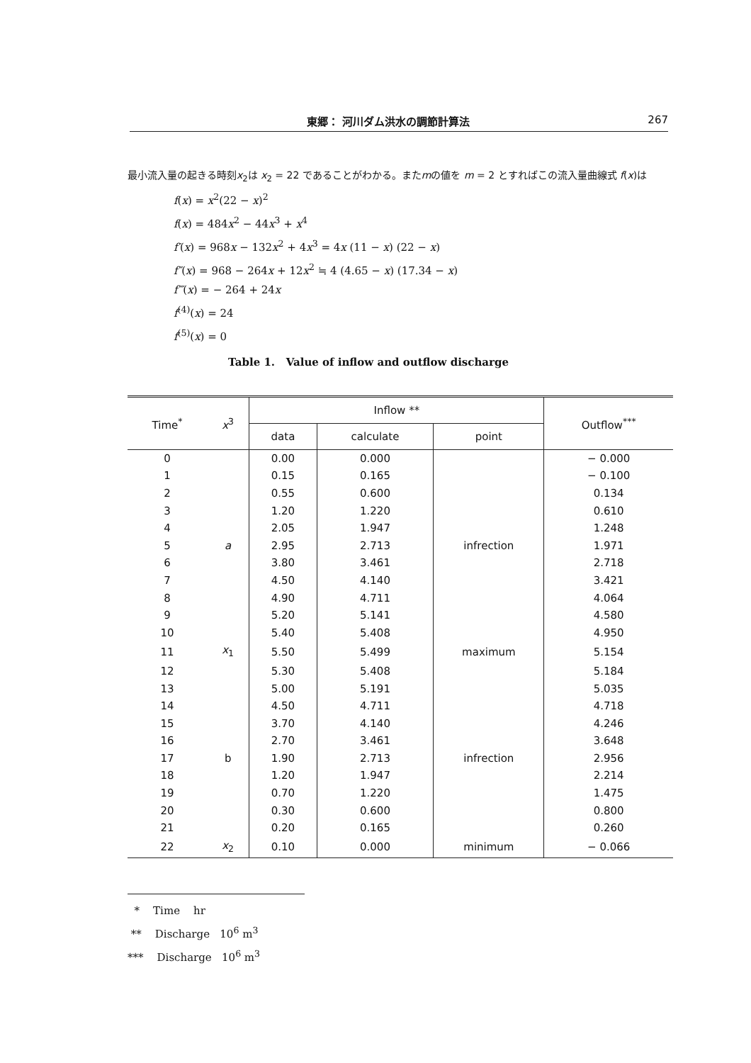東郷： 河川ダム洪水の調節計算法 267
最小流入量の起きる時刻x<sub>2</sub>は x<sub>2</sub> = 22 であることがわかる。またmの値を m = 2 とすればこの流入量曲線式 f(x)は
f(x) = x<sup>2</sup>(22 − x)<sup>2</sup>
f(x) = 484x<sup>2</sup> − 44x<sup>3</sup> + x<sup>4</sup>
f′(x) = 968x − 132x<sup>2</sup> + 4x<sup>3</sup> = 4x (11 − x) (22 − x)
f″(x) = 968 − 264x + 12x<sup>2</sup> ≒ 4 (4.65 − x) (17.34 − x)
f‴(x) = − 264 + 24x
f<sup>(4)</sup>(x) = 24
f<sup>(5)</sup>(x) = 0
Table 1. Value of inflow and outflow discharge
| Time<sup>*</sup> | x<sup>3</sup> | Inflow ** | | | Outflow<sup>***</sup> |
| --- | --- | --- | --- | --- | --- |
| | | data | calculate | point | |
| 0 | | 0.00 | 0.000 | | − 0.000 |
| 1 | | 0.15 | 0.165 | | − 0.100 |
| 2 | | 0.55 | 0.600 | | 0.134 |
| 3 | | 1.20 | 1.220 | | 0.610 |
| 4 | | 2.05 | 1.947 | | 1.248 |
| 5 | a | 2.95 | 2.713 | infrection | 1.971 |
| 6 | | 3.80 | 3.461 | | 2.718 |
| 7 | | 4.50 | 4.140 | | 3.421 |
| 8 | | 4.90 | 4.711 | | 4.064 |
| 9 | | 5.20 | 5.141 | | 4.580 |
| 10 | | 5.40 | 5.408 | | 4.950 |
| 11 | x<sub>1</sub> | 5.50 | 5.499 | maximum | 5.154 |
| 12 | | 5.30 | 5.408 | | 5.184 |
| 13 | | 5.00 | 5.191 | | 5.035 |
| 14 | | 4.50 | 4.711 | | 4.718 |
| 15 | | 3.70 | 4.140 | | 4.246 |
| 16 | | 2.70 | 3.461 | | 3.648 |
| 17 | b | 1.90 | 2.713 | infrection | 2.956 |
| 18 | | 1.20 | 1.947 | | 2.214 |
| 19 | | 0.70 | 1.220 | | 1.475 |
| 20 | | 0.30 | 0.600 | | 0.800 |
| 21 | | 0.20 | 0.165 | | 0.260 |
| 22 | x<sub>2</sub> | 0.10 | 0.000 | minimum | − 0.066 |
* Time hr
** Discharge 10<sup>6</sup> m<sup>3</sup>
*** Discharge 10<sup>6</sup> m<sup>3</sup>